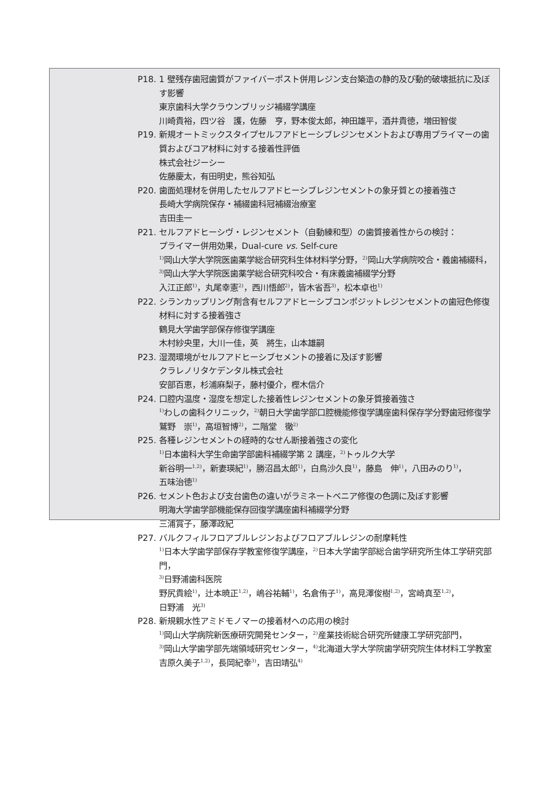P18. 1 壁残存歯冠歯質がファイバーポスト併用レジン支台築造の静的及び動的破壊抵抗に及ぼす影響
東京歯科大学クラウンブリッジ補綴学講座
川崎貴裕，四ツ谷　護，佐藤　亨，野本俊太郎，神田雄平，酒井貴徳，増田智俊
P19. 新規オートミックスタイプセルフアドヒーシブレジンセメントおよび専用プライマーの歯質およびコア材料に対する接着性評価
株式会社ジーシー
佐藤慶太，有田明史，熊谷知弘
P20. 歯面処理材を併用したセルフアドヒーシブレジンセメントの象牙質との接着強さ
長崎大学病院保存・補綴歯科冠補綴治療室
吉田圭一
P21. セルフアドヒーシヴ・レジンセメント（自動練和型）の歯質接着性からの検討：
プライマー併用効果，Dual-cure vs. Self-cure
<sup>1)</sup> 岡山大学大学院医歯薬学総合研究科生体材料学分野，<sup>2)</sup>岡山大学病院咬合・義歯補綴科，
<sup>3)</sup> 岡山大学大学院医歯薬学総合研究科咬合・有床義歯補綴学分野
入江正郎<sup>1)</sup>，丸尾幸憲<sup>2)</sup>，西川悟郎<sup>2)</sup>，皆木省吾<sup>3)</sup>，松本卓也<sup>1)</sup>
P22. シランカップリング剤含有セルフアドヒーシブコンポジットレジンセメントの歯冠色修復材料に対する接着強さ
鶴見大学歯学部保存修復学講座
木村紗央里，大川一佳，英　將生，山本雄嗣
P23. 湿潤環境がセルフアドヒーシブセメントの接着に及ぼす影響
クラレノリタケデンタル株式会社
安部百恵，杉浦麻梨子，藤村優介，樫木信介
P24. 口腔内温度・湿度を想定した接着性レジンセメントの象牙質接着強さ
<sup>1)</sup> わしの歯科クリニック，<sup>2)</sup>朝日大学歯学部口腔機能修復学講座歯科保存学分野歯冠修復学
鷲野　崇<sup>1)</sup>，高垣智博<sup>2)</sup>，二階堂　徹<sup>2)</sup>
P25. 各種レジンセメントの経時的なせん断接着強さの変化
<sup>1)</sup> 日本歯科大学生命歯学部歯科補綴学第 2 講座，<sup>2)</sup>トゥルク大学
新谷明一<sup>1,2)</sup>，新妻瑛紀<sup>1)</sup>，勝沼昌太郎<sup>1)</sup>，白鳥沙久良<sup>1)</sup>，藤島　伸<sup>1)</sup>，八田みのり<sup>1)</sup>，
五味治徳<sup>1)</sup>
P26. セメント色および支台歯色の違いがラミネートベニア修復の色調に及ぼす影響
明海大学歯学部機能保存回復学講座歯科補綴学分野
三浦賞子，藤澤政紀
P27. バルクフィルフロアブルレジンおよびフロアブルレジンの耐摩耗性
<sup>1)</sup> 日本大学歯学部保存学教室修復学講座，<sup>2)</sup>日本大学歯学部総合歯学研究所生体工学研究部門，
<sup>3)</sup> 日野浦歯科医院
野尻貴絵<sup>1)</sup>，辻本暁正<sup>1,2)</sup>，嶋谷祐輔<sup>1)</sup>，名倉侑子<sup>1)</sup>，高見澤俊樹<sup>1,2)</sup>，宮崎真至<sup>1,2)</sup>，
日野浦　光<sup>3)</sup>
P28. 新規親水性アミドモノマーの接着材への応用の検討
<sup>1)</sup> 岡山大学病院新医療研究開発センター，<sup>2)</sup>産業技術総合研究所健康工学研究部門，
<sup>3)</sup> 岡山大学歯学部先端領域研究センター，<sup>4)</sup>北海道大学大学院歯学研究院生体材料工学教室
吉原久美子<sup>1,2)</sup>，長岡紀幸<sup>3)</sup>，吉田靖弘<sup>4)</sup>